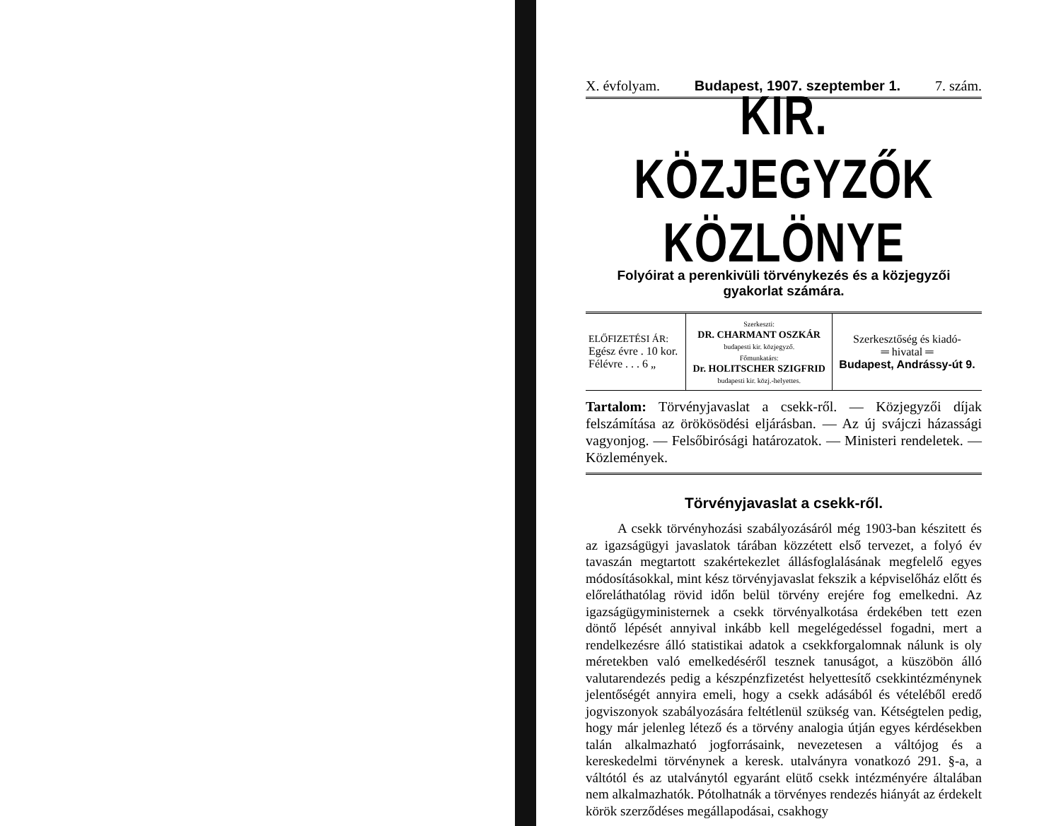X. évfolyam. Budapest, 1907. szeptember 1. 7. szám.
KIR. KÖZJEGYZŐK KÖZLÖNYE
Folyóirat a perenkivüli törvénykezés és a közjegyzői gyakorlat számára.
| ELŐFIZETÉSI ÁR: Egész évre . 10 kor. Félévre . . . 6 „ | Szerkeszti: DR. CHARMANT OSZKÁR budapesti kir. közjegyző. Főmunkatárs: Dr. HOLITSCHER SZIGFRID budapesti kir. közj.-helyettes. | Szerkesztőség és kiadó- ═ hivatal ═ Budapest, Andrássy-út 9. |
Tartalom: Törvényjavaslat a csekk-ről. — Közjegyzői díjak felszámítása az örökösödési eljárásban. — Az új svájczi házassági vagyonjog. — Felsőbirósági határozatok. — Ministeri rendeletek. — Közlemények.
Törvényjavaslat a csekk-ről.
A csekk törvényhozási szabályozásáról még 1903-ban készitett és az igazságügyi javaslatok tárában közzétett első tervezet, a folyó év tavaszán megtartott szakértekezlet állásfoglalásának megfelelő egyes módosításokkal, mint kész törvényjavaslat fekszik a képviselőház előtt és előreláthatólag rövid időn belül törvény erejére fog emelkedni. Az igazságügyministernek a csekk törvényalkotása érdekében tett ezen döntő lépését annyival inkább kell megelégedéssel fogadni, mert a rendelkezésre álló statistikai adatok a csekkforgalomnak nálunk is oly méretekben való emelkedéséről tesznek tanuságot, a küszöbön álló valutarendezés pedig a készpénzfizetést helyettesítő csekkintézménynek jelentőségét annyira emeli, hogy a csekk adásából és vételéből eredő jogviszonyok szabályozására feltétlenül szükség van. Kétségtelen pedig, hogy már jelenleg létező és a törvény analogia útján egyes kérdésekben talán alkalmazható jogforrásaink, nevezetesen a váltójog és a kereskedelmi törvénynek a keresk. utalványra vonatkozó 291. §-a, a váltótól és az utalványtól egyaránt elütő csekk intézményére általában nem alkalmazhatók. Pótolhatnák a törvényes rendezés hiányát az érdekelt körök szerződéses megállapodásai, csakhogy